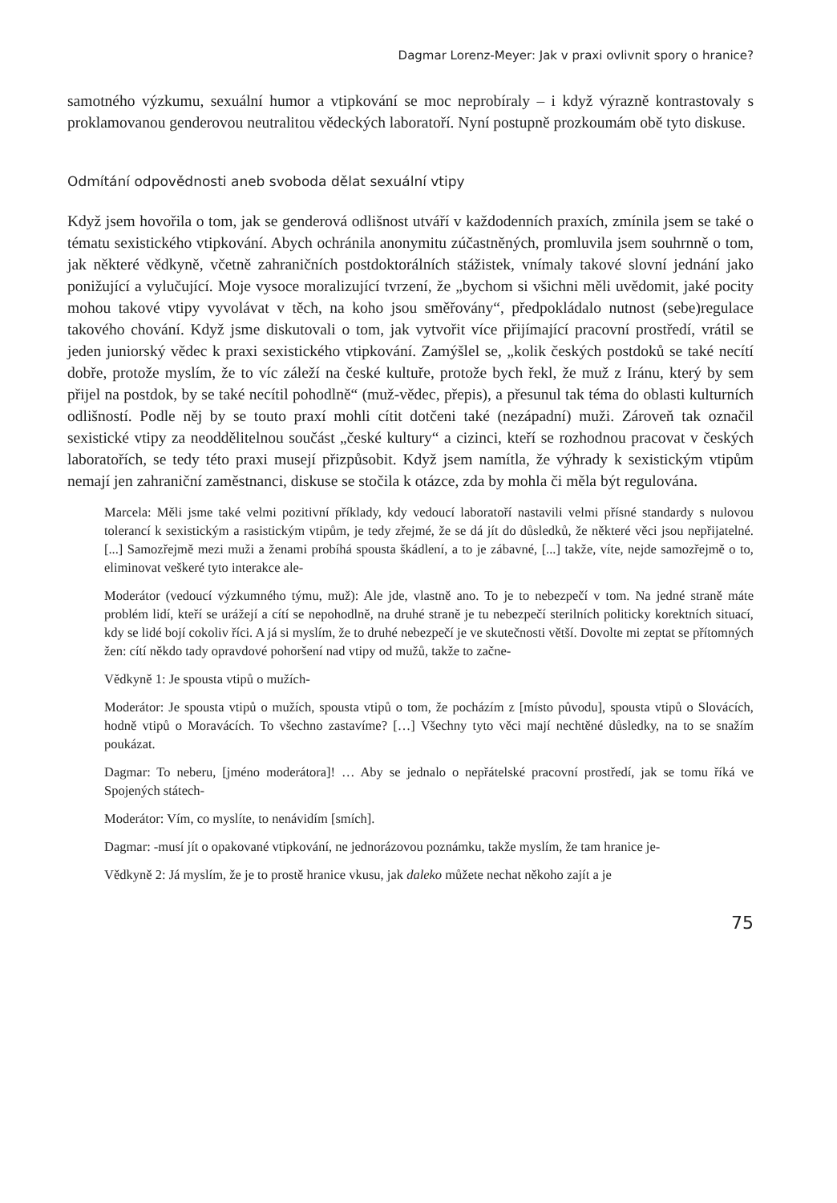Dagmar Lorenz-Meyer: Jak v praxi ovlivnit spory o hranice?
samotného výzkumu, sexuální humor a vtipkování se moc neprobíraly – i když výrazně kontrastovaly s proklamovanou genderovou neutralitou vědeckých laboratoří. Nyní postupně prozkoumám obě tyto diskuse.
Odmítání odpovědnosti aneb svoboda dělat sexuální vtipy
Když jsem hovořila o tom, jak se genderová odlišnost utváří v každodenních praxích, zmínila jsem se také o tématu sexistického vtipkování. Abych ochránila anonymitu zúčastněných, promluvila jsem souhrnně o tom, jak některé vědkyně, včetně zahraničních postdoktorálních stážistek, vnímaly takové slovní jednání jako ponižující a vylučující. Moje vysoce moralizující tvrzení, že „bychom si všichni měli uvědomit, jaké pocity mohou takové vtipy vyvolávat v těch, na koho jsou směřovány“, předpokládalo nutnost (sebe)regulace takového chování. Když jsme diskutovali o tom, jak vytvořit více přijímající pracovní prostředí, vrátil se jeden juniorský vědec k praxi sexistického vtipkování. Zamýšlel se, „kolik českých postdoků se také necítí dobře, protože myslím, že to víc záleží na české kultuře, protože bych řekl, že muž z Iránu, který by sem přijel na postdok, by se také necítil pohodlně“ (muž-vědec, přepis), a přesunul tak téma do oblasti kulturních odlišností. Podle něj by se touto praxí mohli cítit dotčeni také (nezápadní) muži. Zároveň tak označil sexistické vtipy za neoddělitelnou součást „české kultury“ a cizinci, kteří se rozhodnou pracovat v českých laboratořích, se tedy této praxi musejí přizpůsobit. Když jsem namítla, že výhrady k sexistickým vtipům nemají jen zahraniční zaměstnanci, diskuse se stočila k otázce, zda by mohla či měla být regulována.
Marcela: Měli jsme také velmi pozitivní příklady, kdy vedoucí laboratoří nastavili velmi přísné standardy s nulovou tolerancí k sexistickým a rasistickým vtipům, je tedy zřejmé, že se dá jít do důsledků, že některé věci jsou nepřijatelné. [...] Samozřejmě mezi muži a ženami probíhá spousta škádlení, a to je zábavné, [...] takže, víte, nejde samozřejmě o to, eliminovat veškeré tyto interakce ale-
Moderátor (vedoucí výzkumného týmu, muž): Ale jde, vlastně ano. To je to nebezpečí v tom. Na jedné straně máte problém lidí, kteří se urážejí a cítí se nepohodlně, na druhé straně je tu nebezpečí sterilních politicky korektních situací, kdy se lidé bojí cokoliv říci. A já si myslím, že to druhé nebezpečí je ve skutečnosti větší. Dovolte mi zeptat se přítomných žen: cítí někdo tady opravdové pohoršení nad vtipy od mužů, takže to začne-
Vědkyně 1: Je spousta vtipů o mužích-
Moderátor: Je spousta vtipů o mužích, spousta vtipů o tom, že pocházím z [místo původu], spousta vtipů o Slovácích, hodně vtipů o Moravácích. To všechno zastavíme? […] Všechny tyto věci mají nechtěné důsledky, na to se snažím poukázat.
Dagmar: To neberu, [jméno moderátora]! … Aby se jednalo o nepřátelské pracovní prostředí, jak se tomu říká ve Spojených státech-
Moderátor: Vím, co myslíte, to nenávidím [smích].
Dagmar: -musí jít o opakované vtipkování, ne jednorázovou poznámku, takže myslím, že tam hranice je-
Vědkyně 2: Já myslím, že je to prostě hranice vkusu, jak daleko můžete nechat někoho zajít a je
75